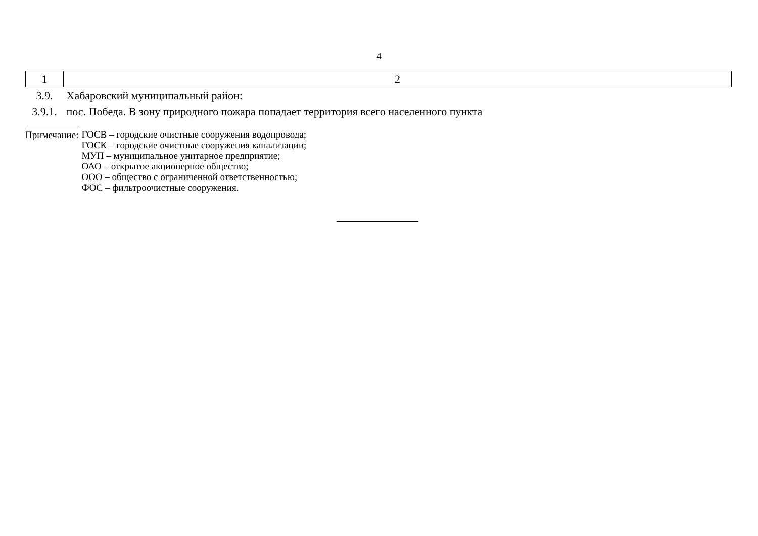4
| 1 | 2 |
| 3.9. | Хабаровский муниципальный район: |
| 3.9.1. | пос. Победа. В зону природного пожара попадает территория всего населенного пункта |
Примечание:
ГОСВ – городские очистные сооружения водопровода;
ГОСК – городские очистные сооружения канализации;
МУП – муниципальное унитарное предприятие;
ОАО – открытое акционерное общество;
ООО – общество с ограниченной ответственностью;
ФОС – фильтроочистные сооружения.